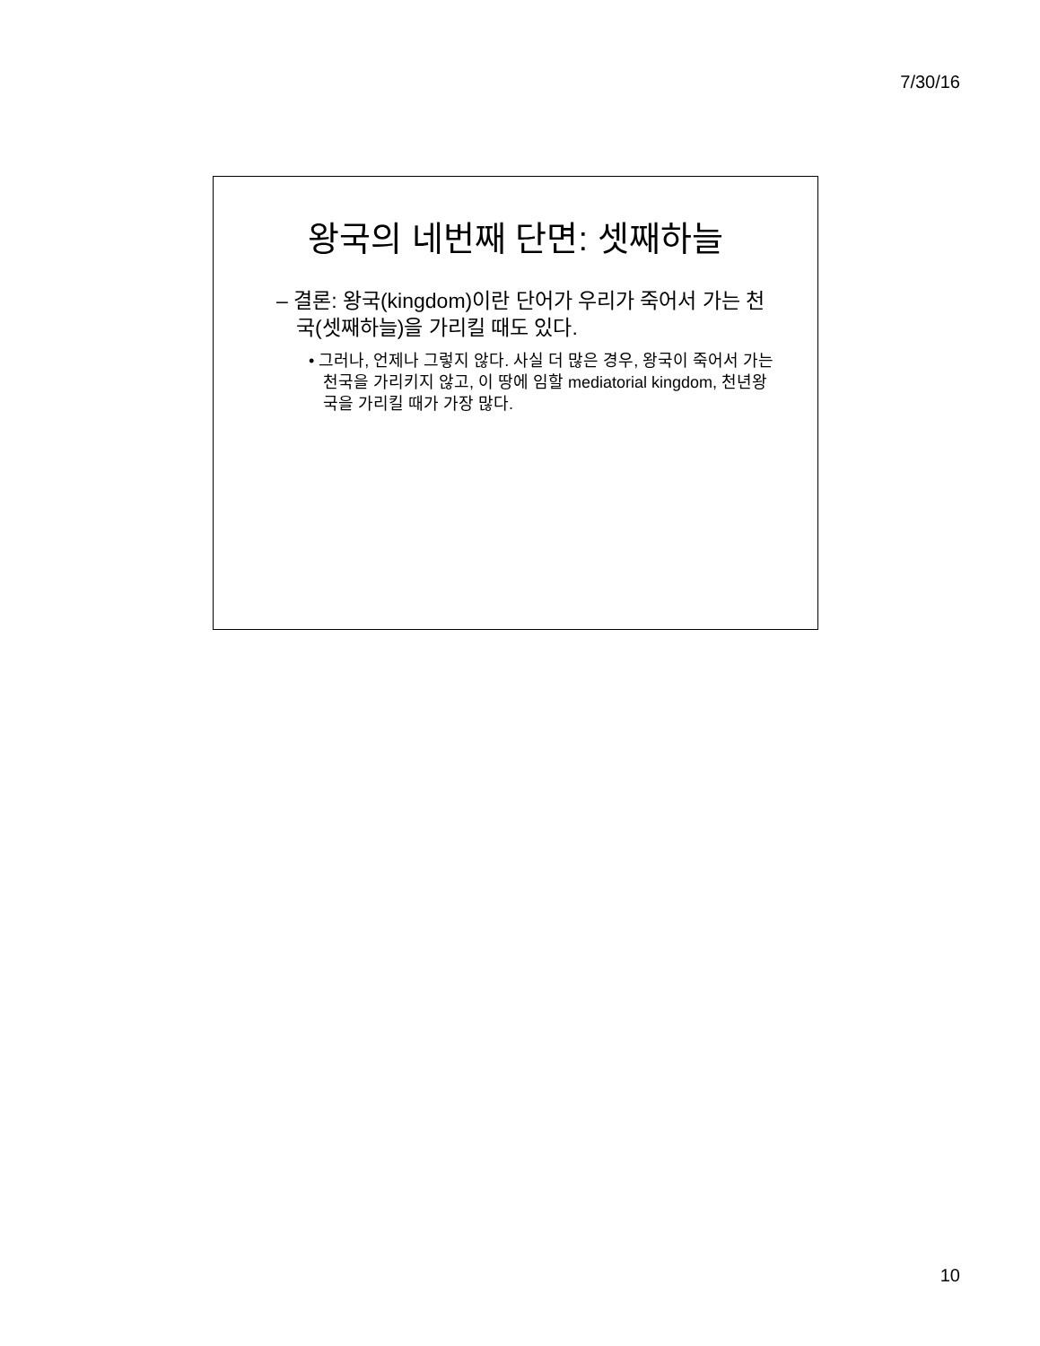7/30/16
왕국의 네번째 단면: 셋째하늘
– 결론: 왕국(kingdom)이란 단어가 우리가 죽어서 가는 천국(셋째하늘)을 가리킬 때도 있다.
• 그러나, 언제나 그렇지 않다. 사실 더 많은 경우, 왕국이 죽어서 가는 천국을 가리키지 않고, 이 땅에 임할 mediatorial kingdom, 천년왕국을 가리킬 때가 가장 많다.
10